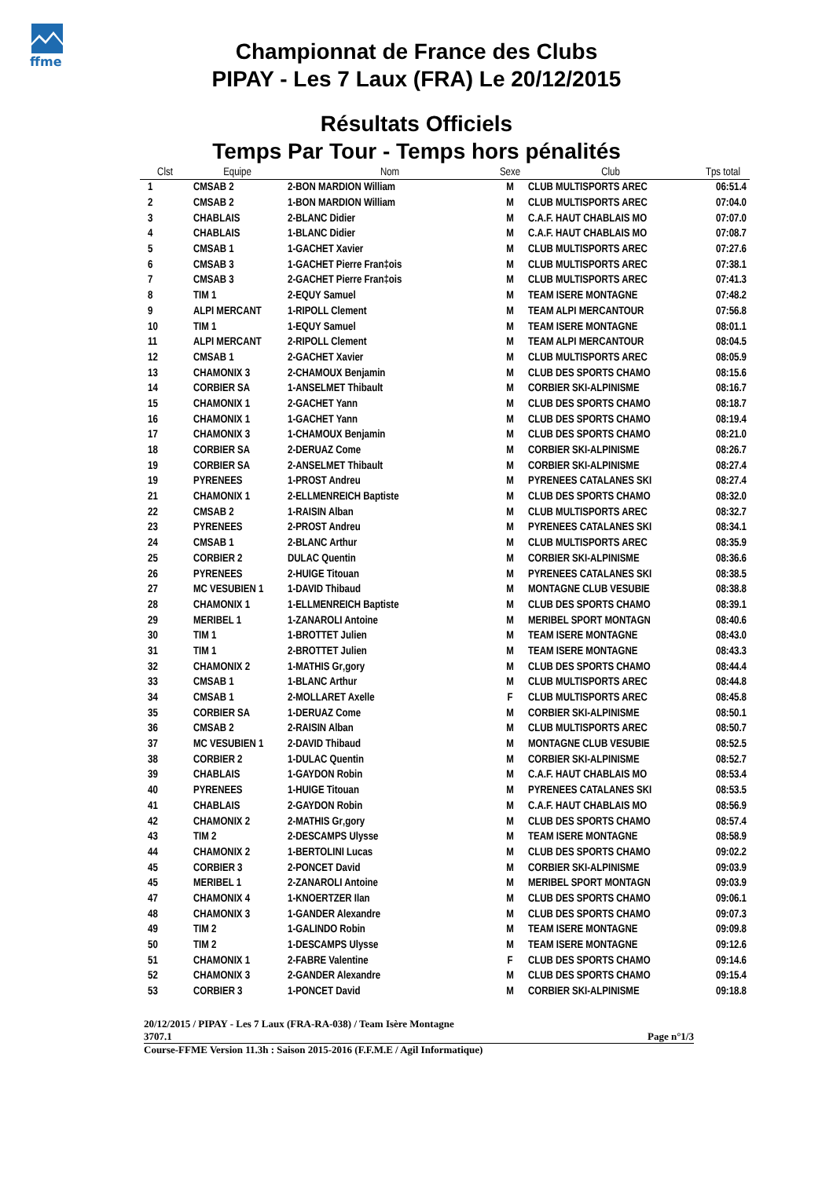ffme
Championnat de France des Clubs
PIPAY - Les 7 Laux (FRA) Le 20/12/2015
Résultats Officiels
Temps Par Tour - Temps hors pénalités
| Clst | Equipe | Nom | Sexe | Club | Tps total |
| --- | --- | --- | --- | --- | --- |
| 1 | CMSAB 2 | 2-BON MARDION William | M | CLUB MULTISPORTS AREC | 06:51.4 |
| 2 | CMSAB 2 | 1-BON MARDION William | M | CLUB MULTISPORTS AREC | 07:04.0 |
| 3 | CHABLAIS | 2-BLANC Didier | M | C.A.F. HAUT CHABLAIS MO | 07:07.0 |
| 4 | CHABLAIS | 1-BLANC Didier | M | C.A.F. HAUT CHABLAIS MO | 07:08.7 |
| 5 | CMSAB 1 | 1-GACHET Xavier | M | CLUB MULTISPORTS AREC | 07:27.6 |
| 6 | CMSAB 3 | 1-GACHET Pierre Fran‡ois | M | CLUB MULTISPORTS AREC | 07:38.1 |
| 7 | CMSAB 3 | 2-GACHET Pierre Fran‡ois | M | CLUB MULTISPORTS AREC | 07:41.3 |
| 8 | TIM 1 | 2-EQUY Samuel | M | TEAM ISERE MONTAGNE | 07:48.2 |
| 9 | ALPI MERCANT | 1-RIPOLL Clement | M | TEAM ALPI MERCANTOUR | 07:56.8 |
| 10 | TIM 1 | 1-EQUY Samuel | M | TEAM ISERE MONTAGNE | 08:01.1 |
| 11 | ALPI MERCANT | 2-RIPOLL Clement | M | TEAM ALPI MERCANTOUR | 08:04.5 |
| 12 | CMSAB 1 | 2-GACHET Xavier | M | CLUB MULTISPORTS AREC | 08:05.9 |
| 13 | CHAMONIX 3 | 2-CHAMOUX Benjamin | M | CLUB DES SPORTS CHAMO | 08:15.6 |
| 14 | CORBIER SA | 1-ANSELMET Thibault | M | CORBIER SKI-ALPINISME | 08:16.7 |
| 15 | CHAMONIX 1 | 2-GACHET Yann | M | CLUB DES SPORTS CHAMO | 08:18.7 |
| 16 | CHAMONIX 1 | 1-GACHET Yann | M | CLUB DES SPORTS CHAMO | 08:19.4 |
| 17 | CHAMONIX 3 | 1-CHAMOUX Benjamin | M | CLUB DES SPORTS CHAMO | 08:21.0 |
| 18 | CORBIER SA | 2-DERUAZ Come | M | CORBIER SKI-ALPINISME | 08:26.7 |
| 19 | CORBIER SA | 2-ANSELMET Thibault | M | CORBIER SKI-ALPINISME | 08:27.4 |
| 19 | PYRENEES | 1-PROST Andreu | M | PYRENEES CATALANES SKI | 08:27.4 |
| 21 | CHAMONIX 1 | 2-ELLMENREICH Baptiste | M | CLUB DES SPORTS CHAMO | 08:32.0 |
| 22 | CMSAB 2 | 1-RAISIN Alban | M | CLUB MULTISPORTS AREC | 08:32.7 |
| 23 | PYRENEES | 2-PROST Andreu | M | PYRENEES CATALANES SKI | 08:34.1 |
| 24 | CMSAB 1 | 2-BLANC Arthur | M | CLUB MULTISPORTS AREC | 08:35.9 |
| 25 | CORBIER 2 | DULAC Quentin | M | CORBIER SKI-ALPINISME | 08:36.6 |
| 26 | PYRENEES | 2-HUIGE Titouan | M | PYRENEES CATALANES SKI | 08:38.5 |
| 27 | MC VESUBIEN 1 | 1-DAVID Thibaud | M | MONTAGNE CLUB VESUBIE | 08:38.8 |
| 28 | CHAMONIX 1 | 1-ELLMENREICH Baptiste | M | CLUB DES SPORTS CHAMO | 08:39.1 |
| 29 | MERIBEL 1 | 1-ZANAROLI Antoine | M | MERIBEL SPORT MONTAGN | 08:40.6 |
| 30 | TIM 1 | 1-BROTTET Julien | M | TEAM ISERE MONTAGNE | 08:43.0 |
| 31 | TIM 1 | 2-BROTTET Julien | M | TEAM ISERE MONTAGNE | 08:43.3 |
| 32 | CHAMONIX 2 | 1-MATHIS Gr‚gory | M | CLUB DES SPORTS CHAMO | 08:44.4 |
| 33 | CMSAB 1 | 1-BLANC Arthur | M | CLUB MULTISPORTS AREC | 08:44.8 |
| 34 | CMSAB 1 | 2-MOLLARET Axelle | F | CLUB MULTISPORTS AREC | 08:45.8 |
| 35 | CORBIER SA | 1-DERUAZ Come | M | CORBIER SKI-ALPINISME | 08:50.1 |
| 36 | CMSAB 2 | 2-RAISIN Alban | M | CLUB MULTISPORTS AREC | 08:50.7 |
| 37 | MC VESUBIEN 1 | 2-DAVID Thibaud | M | MONTAGNE CLUB VESUBIE | 08:52.5 |
| 38 | CORBIER 2 | 1-DULAC Quentin | M | CORBIER SKI-ALPINISME | 08:52.7 |
| 39 | CHABLAIS | 1-GAYDON Robin | M | C.A.F. HAUT CHABLAIS MO | 08:53.4 |
| 40 | PYRENEES | 1-HUIGE Titouan | M | PYRENEES CATALANES SKI | 08:53.5 |
| 41 | CHABLAIS | 2-GAYDON Robin | M | C.A.F. HAUT CHABLAIS MO | 08:56.9 |
| 42 | CHAMONIX 2 | 2-MATHIS Gr‚gory | M | CLUB DES SPORTS CHAMO | 08:57.4 |
| 43 | TIM 2 | 2-DESCAMPS Ulysse | M | TEAM ISERE MONTAGNE | 08:58.9 |
| 44 | CHAMONIX 2 | 1-BERTOLINI Lucas | M | CLUB DES SPORTS CHAMO | 09:02.2 |
| 45 | CORBIER 3 | 2-PONCET David | M | CORBIER SKI-ALPINISME | 09:03.9 |
| 45 | MERIBEL 1 | 2-ZANAROLI Antoine | M | MERIBEL SPORT MONTAGN | 09:03.9 |
| 47 | CHAMONIX 4 | 1-KNOERTZER Ilan | M | CLUB DES SPORTS CHAMO | 09:06.1 |
| 48 | CHAMONIX 3 | 1-GANDER Alexandre | M | CLUB DES SPORTS CHAMO | 09:07.3 |
| 49 | TIM 2 | 1-GALINDO Robin | M | TEAM ISERE MONTAGNE | 09:09.8 |
| 50 | TIM 2 | 1-DESCAMPS Ulysse | M | TEAM ISERE MONTAGNE | 09:12.6 |
| 51 | CHAMONIX 1 | 2-FABRE Valentine | F | CLUB DES SPORTS CHAMO | 09:14.6 |
| 52 | CHAMONIX 3 | 2-GANDER Alexandre | M | CLUB DES SPORTS CHAMO | 09:15.4 |
| 53 | CORBIER 3 | 1-PONCET David | M | CORBIER SKI-ALPINISME | 09:18.8 |
20/12/2015 / PIPAY - Les 7 Laux (FRA-RA-038) / Team Isère Montagne
3707.1 Page n°1/3
Course-FFME Version 11.3h : Saison 2015-2016 (F.F.M.E / Agil Informatique)